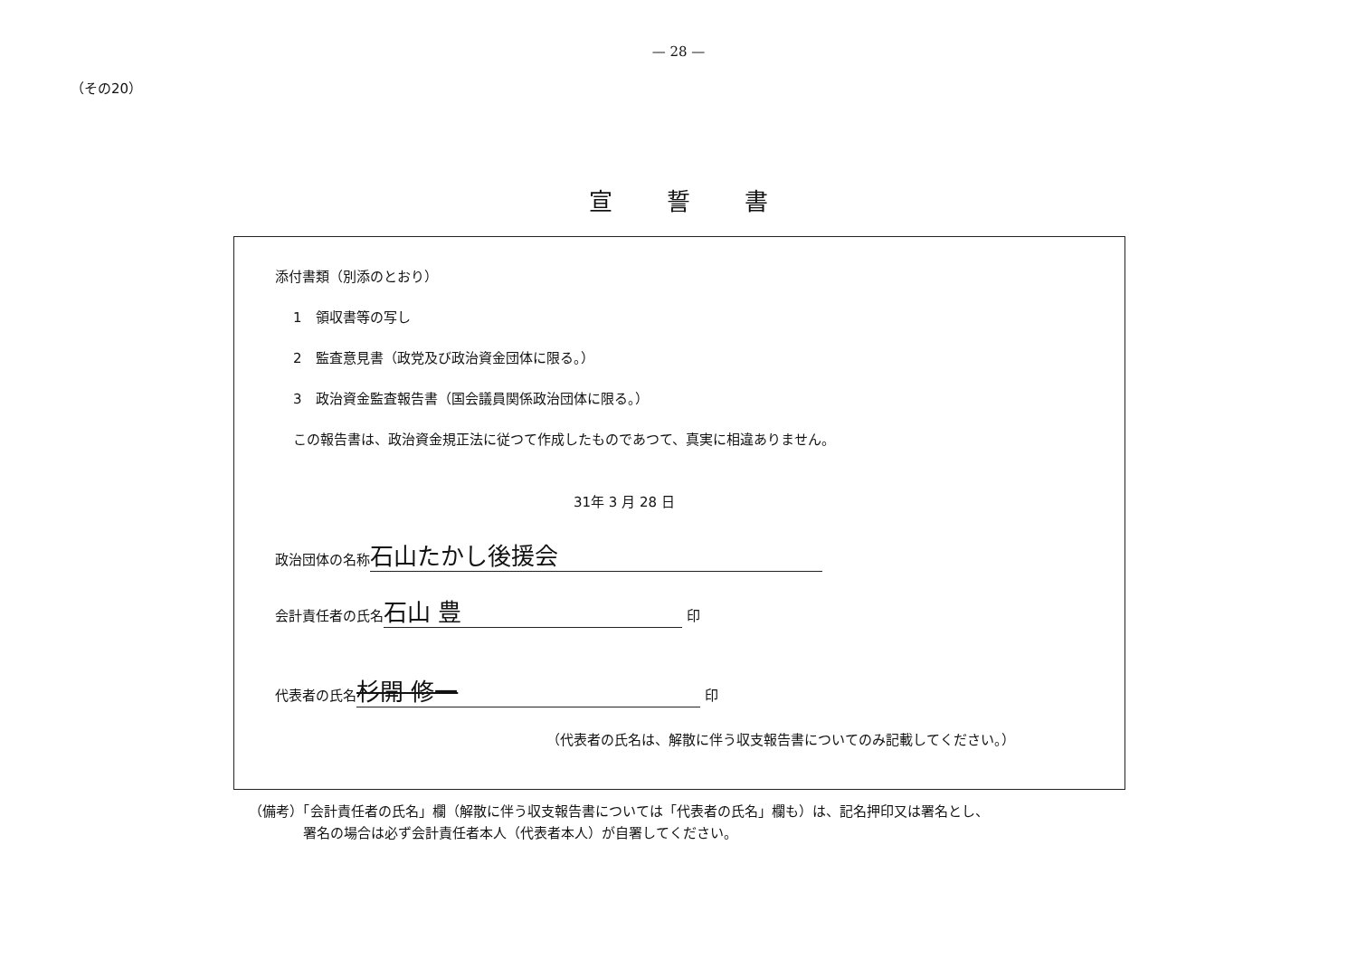— 28 —
（その20）
宣誓書
添付書類（別添のとおり）
1　領収書等の写し
2　監査意見書（政党及び政治資金団体に限る。）
3　政治資金監査報告書（国会議員関係政治団体に限る。）
この報告書は、政治資金規正法に従つて作成したものであつて、真実に相違ありません。
31年 3 月 28 日
政治団体の名称 石山たかし後援会
会計責任者の氏名 石山 豊 印
代表者の氏名 杉開 修一 印
（代表者の氏名は、解散に伴う収支報告書についてのみ記載してください。）
（備考）「会計責任者の氏名」欄（解散に伴う収支報告書については「代表者の氏名」欄も）は、記名押印又は署名とし、
　　　　署名の場合は必ず会計責任者本人（代表者本人）が自署してください。